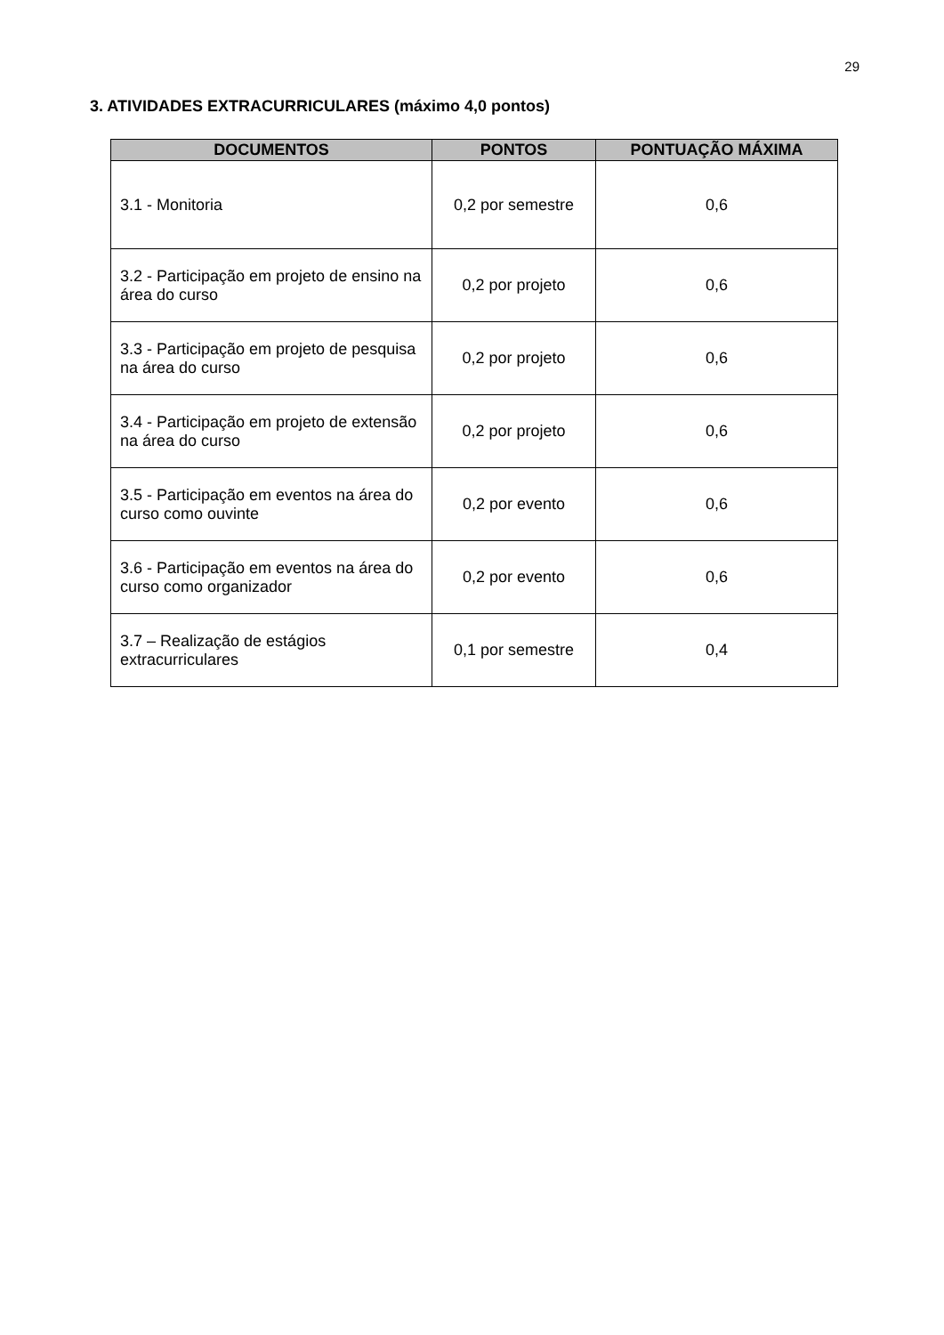29
3. ATIVIDADES EXTRACURRICULARES (máximo 4,0 pontos)
| DOCUMENTOS | PONTOS | PONTUAÇÃO MÁXIMA |
| --- | --- | --- |
| 3.1 - Monitoria | 0,2 por semestre | 0,6 |
| 3.2 - Participação em projeto de ensino na área do curso | 0,2 por projeto | 0,6 |
| 3.3 - Participação em projeto de pesquisa na área do curso | 0,2 por projeto | 0,6 |
| 3.4 - Participação em projeto de extensão na área do curso | 0,2 por projeto | 0,6 |
| 3.5 - Participação em eventos na área do curso como ouvinte | 0,2 por evento | 0,6 |
| 3.6 - Participação em eventos na área do curso como organizador | 0,2 por evento | 0,6 |
| 3.7 – Realização de estágios extracurriculares | 0,1 por semestre | 0,4 |